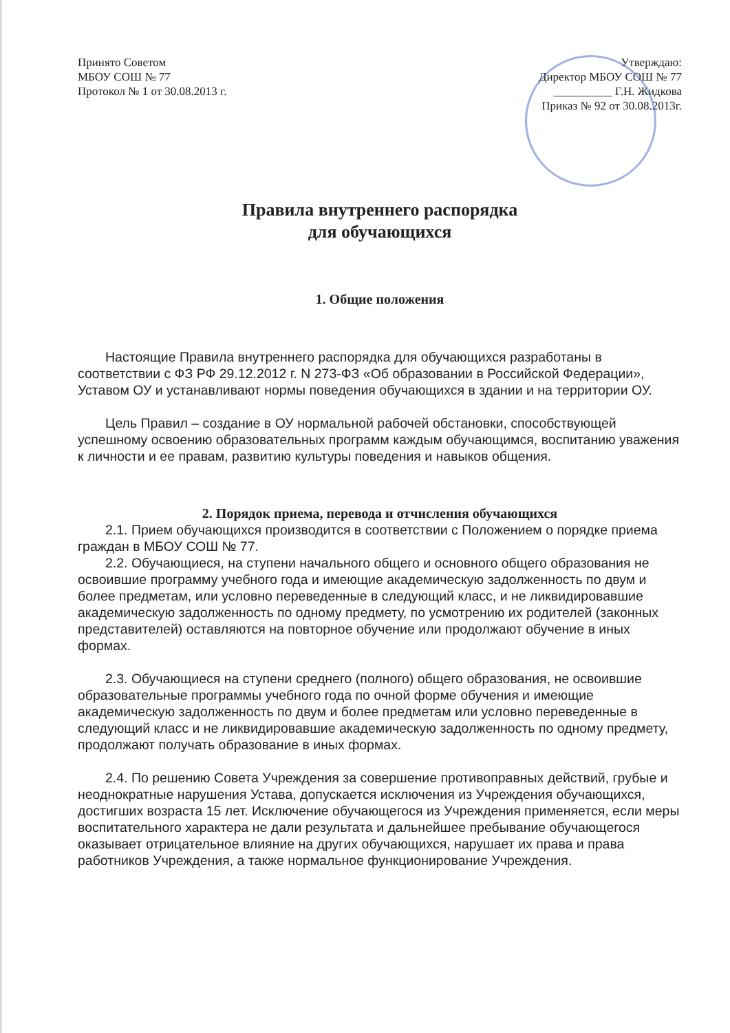Принято Советом
МБОУ СОШ № 77
Протокол № 1 от 30.08.2013 г.
Утверждаю:
Директор МБОУ СОШ № 77
__________ Г.Н. Жидкова
Приказ № 92 от 30.08.2013г.
Правила внутреннего распорядка
для обучающихся
1. Общие положения
Настоящие Правила внутреннего распорядка для обучающихся разработаны в соответствии с ФЗ РФ 29.12.2012 г. N 273-ФЗ «Об образовании в Российской Федерации», Уставом ОУ и устанавливают нормы поведения обучающихся в здании и на территории ОУ.
Цель Правил – создание в ОУ нормальной рабочей обстановки, способствующей успешному освоению образовательных программ каждым обучающимся, воспитанию уважения к личности и ее правам, развитию культуры поведения и навыков общения.
2. Порядок приема, перевода и отчисления обучающихся
2.1. Прием обучающихся производится в соответствии с Положением о порядке приема граждан в МБОУ СОШ № 77.
2.2. Обучающиеся, на ступени начального общего и основного общего образования не освоившие программу учебного года и имеющие академическую задолженность по двум и более предметам, или условно переведенные в следующий класс, и не ликвидировавшие академическую задолженность по одному предмету, по усмотрению их родителей (законных представителей) оставляются на повторное обучение или продолжают обучение в иных формах.
2.3. Обучающиеся на ступени среднего (полного) общего образования, не освоившие образовательные программы учебного года по очной форме обучения и имеющие академическую задолженность по двум и более предметам или условно переведенные в следующий класс и не ликвидировавшие академическую задолженность по одному предмету, продолжают получать образование в иных формах.
2.4. По решению Совета Учреждения за совершение противоправных действий, грубые и неоднократные нарушения Устава, допускается исключения из Учреждения обучающихся, достигших возраста 15 лет. Исключение обучающегося из Учреждения применяется, если меры воспитательного характера не дали результата и дальнейшее пребывание обучающегося оказывает отрицательное влияние на других обучающихся, нарушает их права и права работников Учреждения, а также нормальное функционирование Учреждения.